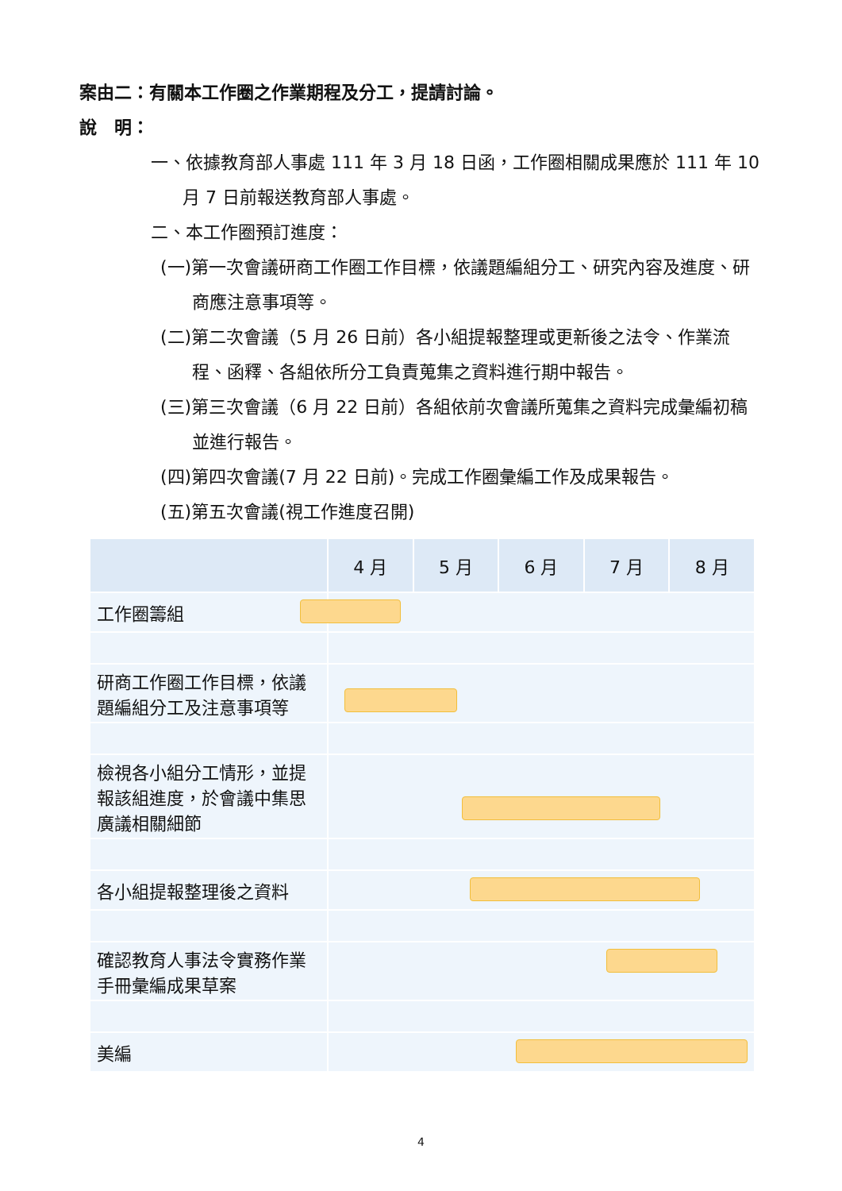案由二：有關本工作圈之作業期程及分工，提請討論。
說　明：
一、依據教育部人事處 111 年 3 月 18 日函，工作圈相關成果應於 111 年 10 月 7 日前報送教育部人事處。
二、本工作圈預訂進度：
(一)第一次會議研商工作圈工作目標，依議題編組分工、研究內容及進度、研商應注意事項等。
(二)第二次會議（5 月 26 日前）各小組提報整理或更新後之法令、作業流程、函釋、各組依所分工負責蒐集之資料進行期中報告。
(三)第三次會議（6 月 22 日前）各組依前次會議所蒐集之資料完成彙編初稿並進行報告。
(四)第四次會議(7 月 22 日前)。完成工作圈彙編工作及成果報告。
(五)第五次會議(視工作進度召開)
| | 4 月 | 5 月 | 6 月 | 7 月 | 8 月 |
| --- | --- | --- | --- | --- | --- |
| 工作圈籌組 | | | | | |
| 研商工作圈工作目標，依議題編組分工及注意事項等 | | | | | |
| 檢視各小組分工情形，並提報該組進度，於會議中集思廣議相關細節 | | | | | |
| 各小組提報整理後之資料 | | | | | |
| 確認教育人事法令實務作業手冊彙編成果草案 | | | | | |
| 美編 | | | | | |
4